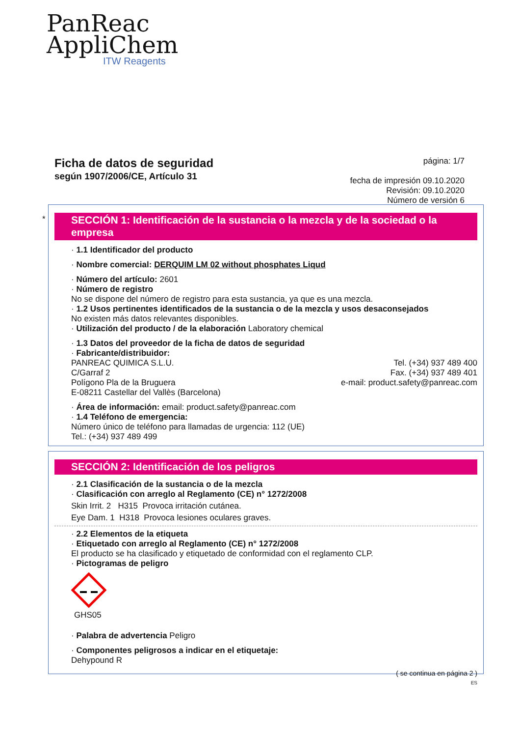PanReac
AppliChem
ITW Reagents
Ficha de datos de seguridad
según 1907/2006/CE, Artículo 31
página: 1/7
fecha de impresión 09.10.2020
Revisión: 09.10.2020
Número de versión 6
*
SECCIÓN 1: Identificación de la sustancia o la mezcla y de la sociedad o la empresa
· 1.1 Identificador del producto
· Nombre comercial: DERQUIM LM 02 without phosphates Liqud
· Número del artículo: 2601
· Número de registro
No se dispone del número de registro para esta sustancia, ya que es una mezcla.
· 1.2 Usos pertinentes identificados de la sustancia o de la mezcla y usos desaconsejados
No existen más datos relevantes disponibles.
· Utilización del producto / de la elaboración Laboratory chemical
· 1.3 Datos del proveedor de la ficha de datos de seguridad
· Fabricante/distribuidor:
PANREAC QUIMICA S.L.U.
C/Garraf 2
Polígono Pla de la Bruguera
E-08211 Castellar del Vallès (Barcelona)
Tel. (+34) 937 489 400
Fax. (+34) 937 489 401
e-mail: product.safety@panreac.com
· Área de información: email: product.safety@panreac.com
· 1.4 Teléfono de emergencia:
Número único de teléfono para llamadas de urgencia: 112 (UE)
Tel.: (+34) 937 489 499
SECCIÓN 2: Identificación de los peligros
· 2.1 Clasificación de la sustancia o de la mezcla
· Clasificación con arreglo al Reglamento (CE) n° 1272/2008
Skin Irrit. 2 H315 Provoca irritación cutánea.
Eye Dam. 1 H318 Provoca lesiones oculares graves.
· 2.2 Elementos de la etiqueta
· Etiquetado con arreglo al Reglamento (CE) n° 1272/2008
El producto se ha clasificado y etiquetado de conformidad con el reglamento CLP.
· Pictogramas de peligro
GHS05
· Palabra de advertencia Peligro
· Componentes peligrosos a indicar en el etiquetaje:
Dehypound R
( se continua en página 2 )
ES